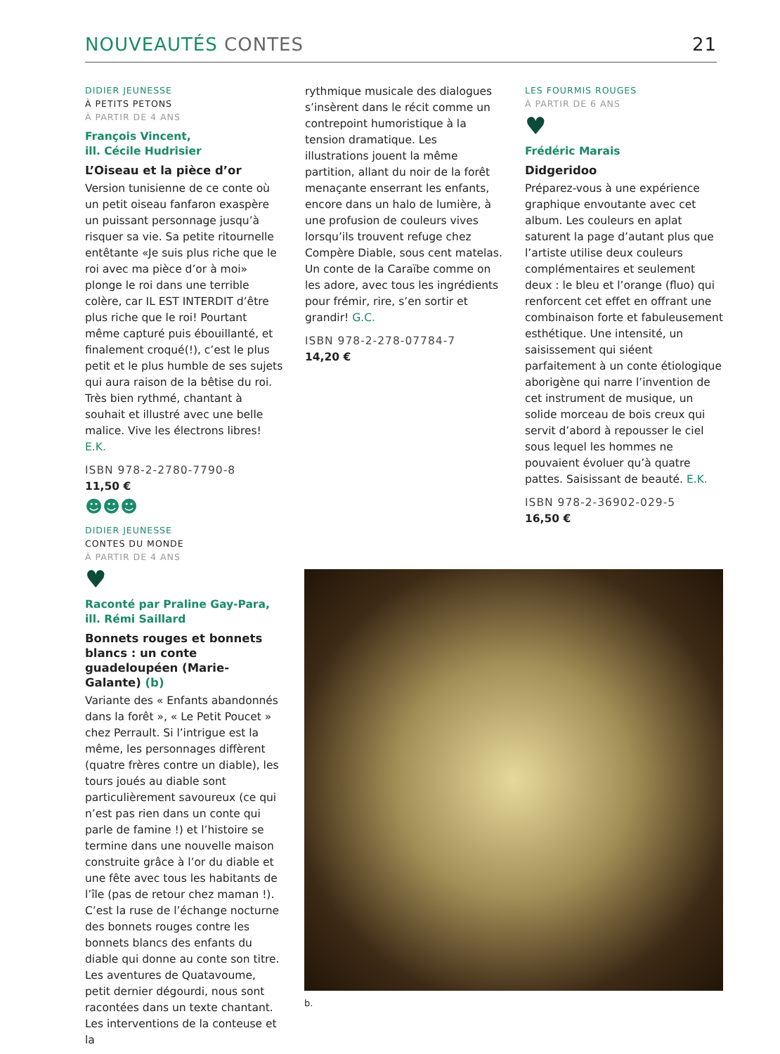NOUVEAUTÉS CONTES 21
DIDIER JEUNESSE
À PETITS PETONS
À PARTIR DE 4 ANS
François Vincent,
ill. Cécile Hudrisier
L’Oiseau et la pièce d’or
Version tunisienne de ce conte où un petit oiseau fanfaron exaspère un puissant personnage jusqu’à risquer sa vie. Sa petite ritournelle entêtante «Je suis plus riche que le roi avec ma pièce d’or à moi» plonge le roi dans une terrible colère, car IL EST INTERDIT d’être plus riche que le roi! Pourtant même capturé puis ébouillanté, et finalement croqué(!), c’est le plus petit et le plus humble de ses sujets qui aura raison de la bêtise du roi. Très bien rythmé, chantant à souhait et illustré avec une belle malice. Vive les électrons libres! E.K.
ISBN 978-2-2780-7790-8
11,50 €
☻☻☻
DIDIER JEUNESSE
CONTES DU MONDE
À PARTIR DE 4 ANS
♥
Raconté par Praline Gay-Para,
ill. Rémi Saillard
Bonnets rouges et bonnets blancs : un conte guadeloupéen (Marie-Galante) (b)
Variante des « Enfants abandonnés dans la forêt », « Le Petit Poucet » chez Perrault. Si l’intrigue est la même, les personnages diffèrent (quatre frères contre un diable), les tours joués au diable sont particulièrement savoureux (ce qui n’est pas rien dans un conte qui parle de famine !) et l’histoire se termine dans une nouvelle maison construite grâce à l’or du diable et une fête avec tous les habitants de l’île (pas de retour chez maman !). C’est la ruse de l’échange nocturne des bonnets rouges contre les bonnets blancs des enfants du diable qui donne au conte son titre. Les aventures de Quatavoume, petit dernier dégourdi, nous sont racontées dans un texte chantant.
Les interventions de la conteuse et la
rythmique musicale des dialogues s’insèrent dans le récit comme un contrepoint humoristique à la tension dramatique. Les illustrations jouent la même partition, allant du noir de la forêt menaçante enserrant les enfants, encore dans un halo de lumière, à une profusion de couleurs vives lorsqu’ils trouvent refuge chez Compère Diable, sous cent matelas. Un conte de la Caraïbe comme on les adore, avec tous les ingrédients pour frémir, rire, s’en sortir et grandir! G.C.
ISBN 978-2-278-07784-7
14,20 €
LES FOURMIS ROUGES
À PARTIR DE 6 ANS
♥
Frédéric Marais
Didgeridoo
Préparez-vous à une expérience graphique envoutante avec cet album. Les couleurs en aplat saturent la page d’autant plus que l’artiste utilise deux couleurs complémentaires et seulement deux : le bleu et l’orange (fluo) qui renforcent cet effet en offrant une combinaison forte et fabuleusement esthétique. Une intensité, un saisissement qui siéent parfaitement à un conte étiologique aborigène qui narre l’invention de cet instrument de musique, un solide morceau de bois creux qui servit d’abord à repousser le ciel sous lequel les hommes ne pouvaient évoluer qu’à quatre pattes. Saisissant de beauté. E.K.
ISBN 978-2-36902-029-5
16,50 €
b.